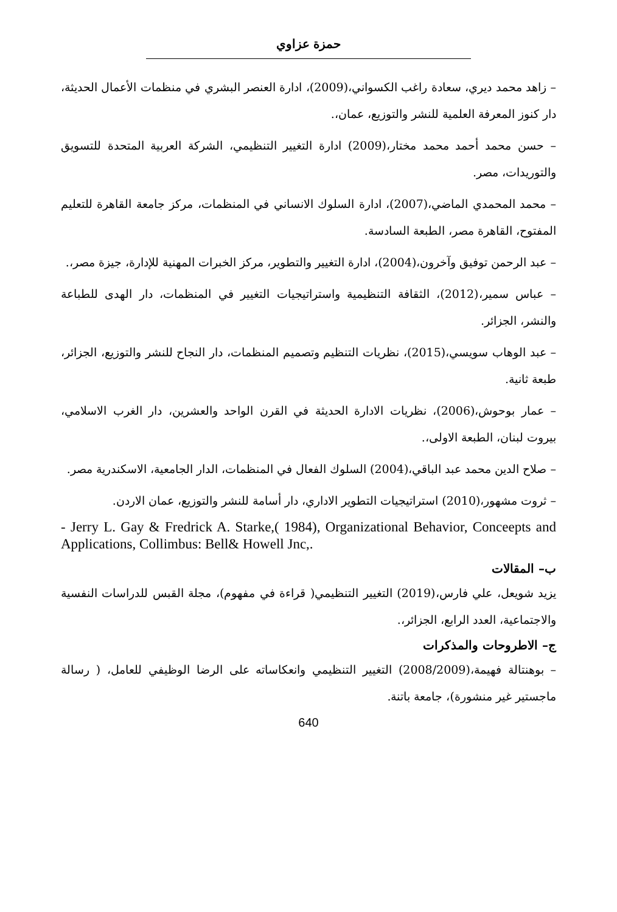حمزة عزاوي
– زاهد محمد ديري، سعادة راغب الكسواني،(2009)، ادارة العنصر البشري في منظمات الأعمال الحديثة، دار كنوز المعرفة العلمية للنشر والتوزيع، عمان،.
– حسن محمد أحمد محمد مختار،(2009) ادارة التغيير التنظيمي، الشركة العربية المتحدة للتسويق والتوريدات، مصر.
– محمد المحمدي الماضي،(2007)، ادارة السلوك الانساني في المنظمات، مركز جامعة القاهرة للتعليم المفتوح، القاهرة مصر، الطبعة السادسة.
– عبد الرحمن توفيق وآخرون،(2004)، ادارة التغيير والتطوير، مركز الخبرات المهنية للإدارة، جيزة مصر،.
– عباس سمير،(2012)، الثقافة التنظيمية واستراتيجيات التغيير في المنظمات، دار الهدى للطباعة والنشر، الجزائر.
– عبد الوهاب سويسي،(2015)، نظريات التنظيم وتصميم المنظمات، دار النجاح للنشر والتوزيع، الجزائر، طبعة ثانية.
– عمار بوحوش،(2006)، نظريات الادارة الحديثة في القرن الواحد والعشرين، دار الغرب الاسلامي، بيروت لبنان، الطبعة الاولى،.
– صلاح الدين محمد عبد الباقي،(2004) السلوك الفعال في المنظمات، الدار الجامعية، الاسكندرية مصر.
– ثروت مشهور،(2010) استراتيجيات التطوير الاداري، دار أسامة للنشر والتوزيع، عمان الاردن.
- Jerry L. Gay & Fredrick A. Starke,( 1984), Organizational Behavior, Conceepts and Applications, Collimbus: Bell& Howell Jnc,.
ب– المقالات
يزيد شويعل، علي فارس،(2019) التغيير التنظيمي( قراءة في مفهوم)، مجلة القبس للدراسات النفسية والاجتماعية، العدد الرابع، الجزائر،.
ج– الاطروحات والمذكرات
– بوهنتالة فهيمة،(2008/2009) التغيير التنظيمي وانعكاساته على الرضا الوظيفي للعامل، ( رسالة ماجستير غير منشورة)، جامعة باتنة.
640